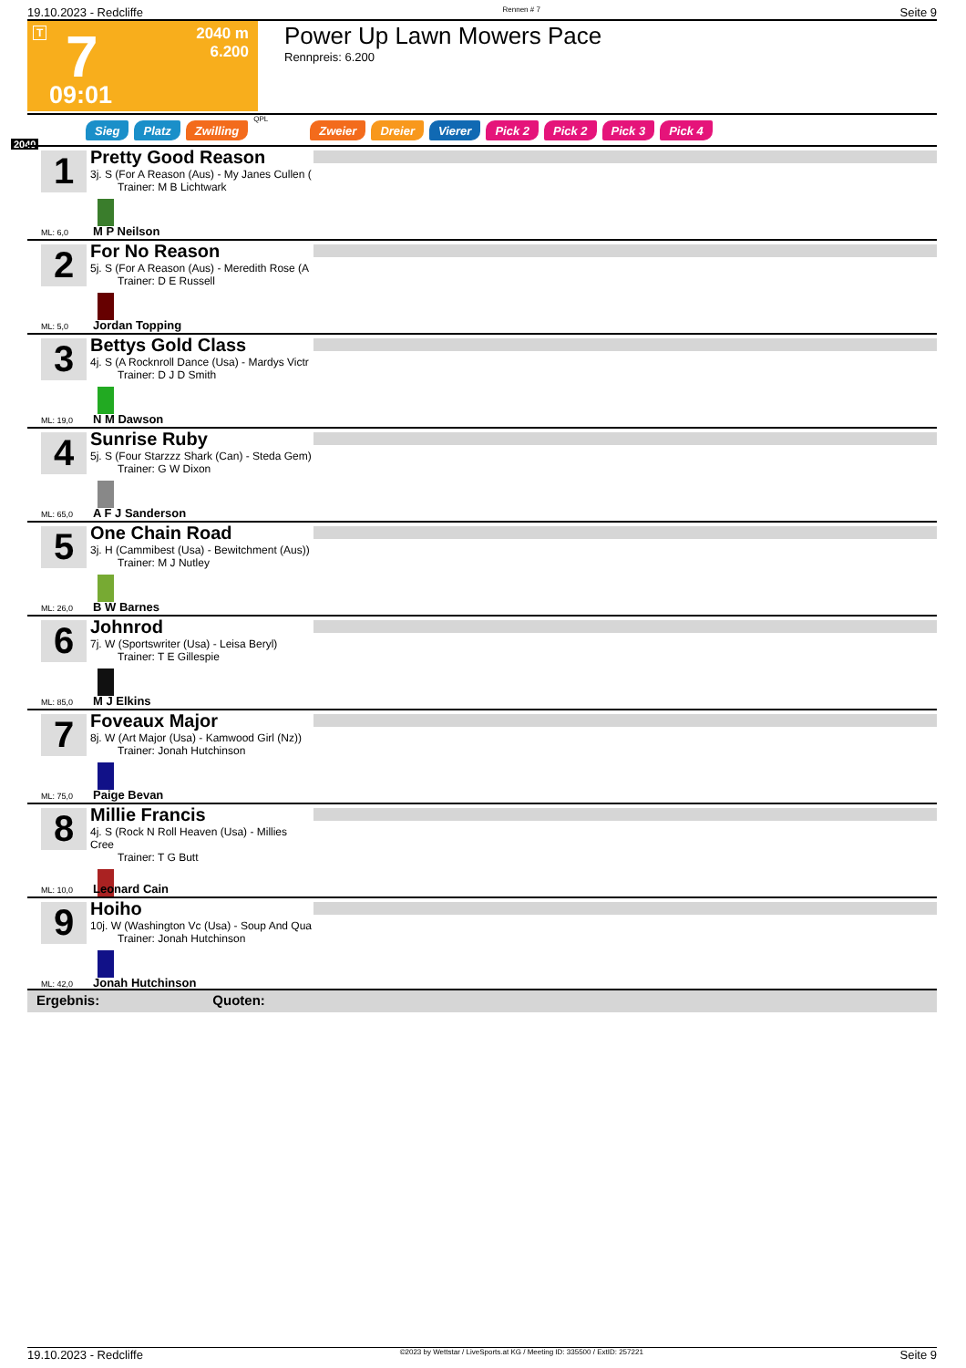19.10.2023 - Redcliffe Rennen # 7 Seite 9
T 7
2040 m
6.200
09:01
Power Up Lawn Mowers Pace
Rennpreis: 6.200
Sieg Platz Zwilling QPL Zweier Dreier Vierer Pick 2 Pick 2 Pick 3 Pick 4
2040
1
Pretty Good Reason
3j. S (For A Reason (Aus) - My Janes Cullen (
Trainer: M B Lichtwark
ML: 6,0 M P Neilson
2
For No Reason
5j. S (For A Reason (Aus) - Meredith Rose (A
Trainer: D E Russell
ML: 5,0 Jordan Topping
3
Bettys Gold Class
4j. S (A Rocknroll Dance (Usa) - Mardys Victr
Trainer: D J D Smith
ML: 19,0 N M Dawson
4
Sunrise Ruby
5j. S (Four Starzzz Shark (Can) - Steda Gem)
Trainer: G W Dixon
ML: 65,0 A F J Sanderson
5
One Chain Road
3j. H (Cammibest (Usa) - Bewitchment (Aus))
Trainer: M J Nutley
ML: 26,0 B W Barnes
6
Johnrod
7j. W (Sportswriter (Usa) - Leisa Beryl)
Trainer: T E Gillespie
ML: 85,0 M J Elkins
7
Foveaux Major
8j. W (Art Major (Usa) - Kamwood Girl (Nz))
Trainer: Jonah Hutchinson
ML: 75,0 Paige Bevan
8
Millie Francis
4j. S (Rock N Roll Heaven (Usa) - Millies Cree
Trainer: T G Butt
ML: 10,0 Leonard Cain
9
Hoiho
10j. W (Washington Vc (Usa) - Soup And Qua
Trainer: Jonah Hutchinson
ML: 42,0 Jonah Hutchinson
Ergebnis: Quoten:
19.10.2023 - Redcliffe ©2023 by Wettstar / LiveSports.at KG / Meeting ID: 335500 / ExtID: 257221 Seite 9